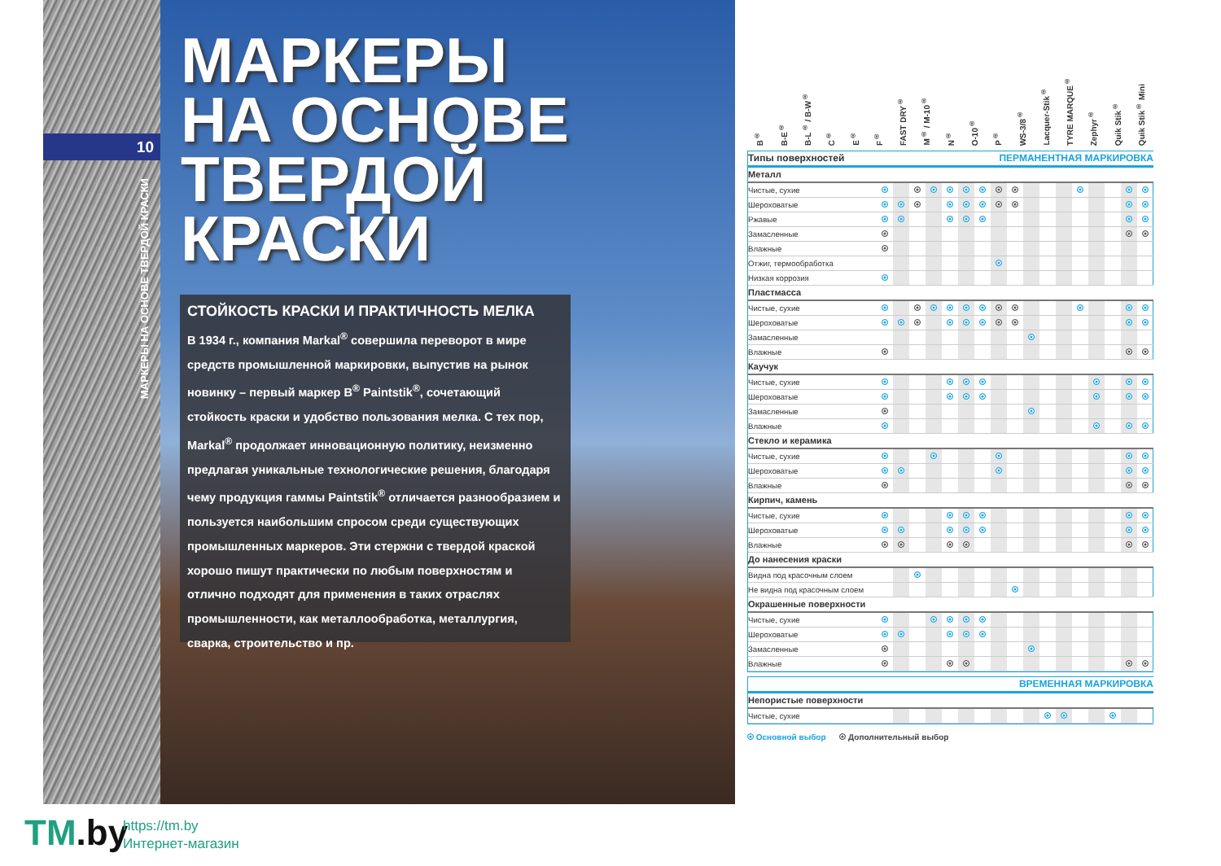10
МАРКЕРЫ НА ОСНОВЕ ТВЕРДОЙ КРАСКИ
МАРКЕРЫ
НА ОСНОВЕ
ТВЕРДОЙ
КРАСКИ
СТОЙКОСТЬ КРАСКИ И ПРАКТИЧНОСТЬ МЕЛКА
В 1934 г., компания Markal<sup>®</sup> совершила переворот в мире средств промышленной маркировки, выпустив на рынок новинку – первый маркер B<sup>®</sup> Paintstik<sup>®</sup>, сочетающий стойкость краски и удобство пользования мелка. С тех пор, Markal<sup>®</sup> продолжает инновационную политику, неизменно предлагая уникальные технологические решения, благодаря чему продукция гаммы Paintstik<sup>®</sup> отличается разнообразием и пользуется наибольшим спросом среди существующих промышленных маркеров. Эти стержни с твердой краской хорошо пишут практически по любым поверхностям и отлично подходят для применения в таких отраслях промышленности, как металлообработка, металлургия, сварка, строительство и пр.
| | B<sup>®</sup> | B-E<sup>®</sup> | B-L<sup>®</sup> / B-W<sup>®</sup> | C<sup>®</sup> | E<sup>®</sup> | F<sup>®</sup> | FAST DRY<sup>®</sup> | M<sup>®</sup> / M-10<sup>®</sup> | N<sup>®</sup> | O-10<sup>®</sup> | P<sup>®</sup> | WS-3/8<sup>®</sup> | Lacquer-Stik<sup>®</sup> | TYRE MARQUE<sup>®</sup> | Zephyr<sup>®</sup> | Quik Stik<sup>®</sup> | Quik Stik<sup>®</sup> Mini |
| --- | --- | --- | --- | --- | --- | --- | --- | --- | --- | --- | --- | --- | --- | --- | --- | --- | --- |
| Типы поверхностей ПЕРМАНЕНТНАЯ МАРКИРОВКА | | | | | | | | | | | | | | | | | |
| Металл | | | | | | | | | | | | | | | | | |
| Чистые, сухие | | | | | | | | | | | | | | | | | |
| Шероховатые | | | | | | | | | | | | | | | | | |
| Ржавые | | | | | | | | | | | | | | | | | |
| Замасленные | | | | | | | | | | | | | | | | | |
| Влажные | | | | | | | | | | | | | | | | | |
| Отжиг, термообработка | | | | | | | | | | | | | | | | | |
| Низкая коррозия | | | | | | | | | | | | | | | | | |
| Пластмасса | | | | | | | | | | | | | | | | | |
| Чистые, сухие | | | | | | | | | | | | | | | | | |
| Шероховатые | | | | | | | | | | | | | | | | | |
| Замасленные | | | | | | | | | | | | | | | | | |
| Влажные | | | | | | | | | | | | | | | | | |
| Каучук | | | | | | | | | | | | | | | | | |
| Чистые, сухие | | | | | | | | | | | | | | | | | |
| Шероховатые | | | | | | | | | | | | | | | | | |
| Замасленные | | | | | | | | | | | | | | | | | |
| Влажные | | | | | | | | | | | | | | | | | |
| Стекло и керамика | | | | | | | | | | | | | | | | | |
| Чистые, сухие | | | | | | | | | | | | | | | | | |
| Шероховатые | | | | | | | | | | | | | | | | | |
| Влажные | | | | | | | | | | | | | | | | | |
| Кирпич, камень | | | | | | | | | | | | | | | | | |
| Чистые, сухие | | | | | | | | | | | | | | | | | |
| Шероховатые | | | | | | | | | | | | | | | | | |
| Влажные | | | | | | | | | | | | | | | | | |
| До нанесения краски | | | | | | | | | | | | | | | | | |
| Видна под красочным слоем | | | | | | | | | | | | | | | | | |
| Не видна под красочным слоем | | | | | | | | | | | | | | | | | |
| Окрашенные поверхности | | | | | | | | | | | | | | | | | |
| Чистые, сухие | | | | | | | | | | | | | | | | | |
| Шероховатые | | | | | | | | | | | | | | | | | |
| Замасленные | | | | | | | | | | | | | | | | | |
| Влажные | | | | | | | | | | | | | | | | | |
| ВРЕМЕННАЯ МАРКИРОВКА | | | | | | | | | | | | | | | | | |
| Непористые поверхности | | | | | | | | | | | | | | | | | |
| Чистые, сухие | | | | | | | | | | | | | | | | | |
Основной выбор Дополнительный выбор
TM.by
https://tm.by
Интернет-магазин